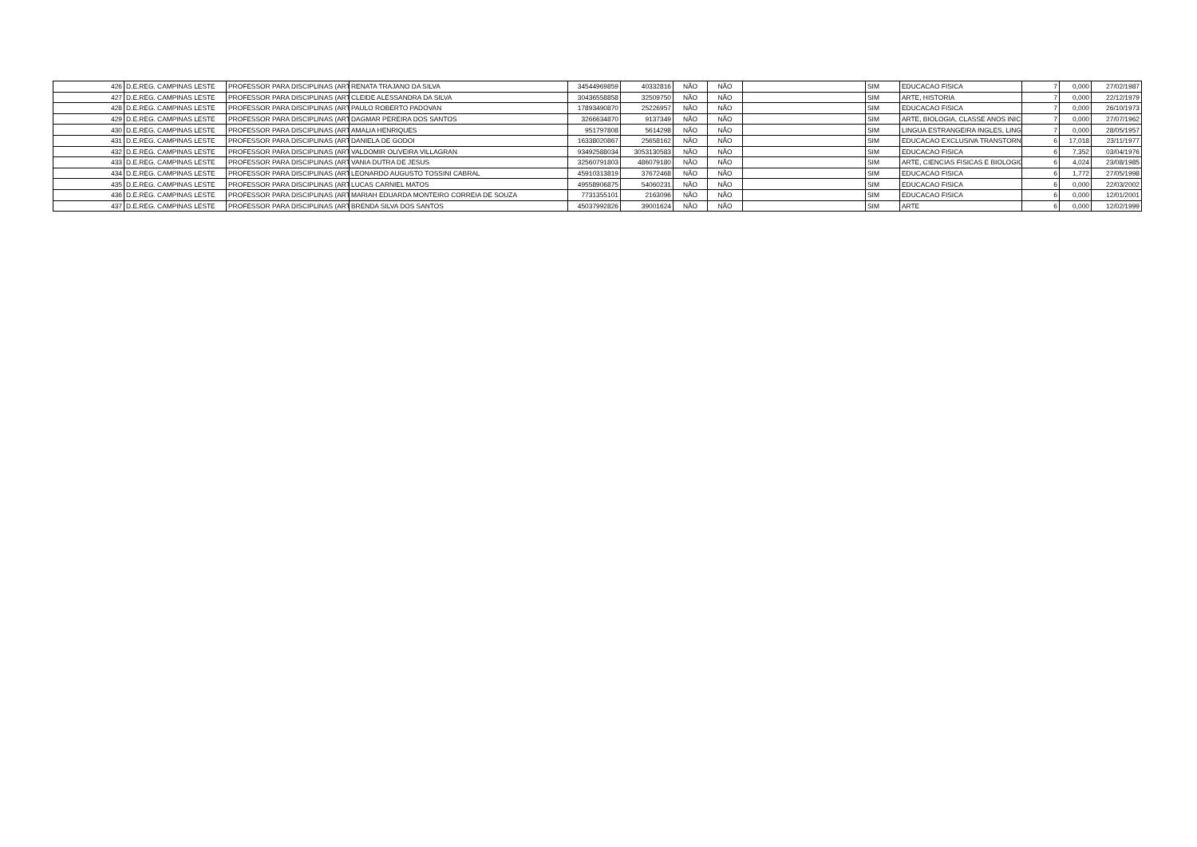| 426 | D.E.REG. CAMPINAS LESTE | PROFESSOR PARA DISCIPLINAS (ART | RENATA TRAJANO DA SILVA | 34544969859 | 40332816 | NÃO | NÃO | | SIM | EDUCACAO FISICA | 7 | 0,000 | 27/02/1987 |
| 427 | D.E.REG. CAMPINAS LESTE | PROFESSOR PARA DISCIPLINAS (ART | CLEIDE ALESSANDRA DA SILVA | 30436558858 | 32509750 | NÃO | NÃO | | SIM | ARTE, HISTORIA | 7 | 0,000 | 22/12/1979 |
| 428 | D.E.REG. CAMPINAS LESTE | PROFESSOR PARA DISCIPLINAS (ART | PAULO ROBERTO PADOVAN | 17893490870 | 25226957 | NÃO | NÃO | | SIM | EDUCACAO FISICA | 7 | 0,000 | 26/10/1973 |
| 429 | D.E.REG. CAMPINAS LESTE | PROFESSOR PARA DISCIPLINAS (ART | DAGMAR PEREIRA DOS SANTOS | 3266634870 | 9137349 | NÃO | NÃO | | SIM | ARTE, BIOLOGIA, CLASSE ANOS INIC | 7 | 0,000 | 27/07/1962 |
| 430 | D.E.REG. CAMPINAS LESTE | PROFESSOR PARA DISCIPLINAS (ART | AMALIA HENRIQUES | 951797808 | 5614298 | NÃO | NÃO | | SIM | LINGUA ESTRANGEIRA INGLES, LING | 7 | 0,000 | 28/05/1957 |
| 431 | D.E.REG. CAMPINAS LESTE | PROFESSOR PARA DISCIPLINAS (ART | DANIELA DE GODOI | 16338020867 | 25658162 | NÃO | NÃO | | SIM | EDUCACAO EXCLUSIVA TRANSTORN | 6 | 17,018 | 23/11/1977 |
| 432 | D.E.REG. CAMPINAS LESTE | PROFESSOR PARA DISCIPLINAS (ART | VALDOMIR OLIVEIRA VILLAGRAN | 93492588034 | 3053130583 | NÃO | NÃO | | SIM | EDUCACAO FISICA | 6 | 7,352 | 03/04/1976 |
| 433 | D.E.REG. CAMPINAS LESTE | PROFESSOR PARA DISCIPLINAS (ART | VANIA DUTRA DE JESUS | 32560791803 | 486079180 | NÃO | NÃO | | SIM | ARTE, CIENCIAS FISICAS E BIOLOGIC | 6 | 4,024 | 23/08/1985 |
| 434 | D.E.REG. CAMPINAS LESTE | PROFESSOR PARA DISCIPLINAS (ART | LEONARDO AUGUSTO TOSSINI CABRAL | 45910313819 | 37672468 | NÃO | NÃO | | SIM | EDUCACAO FISICA | 6 | 1,772 | 27/05/1998 |
| 435 | D.E.REG. CAMPINAS LESTE | PROFESSOR PARA DISCIPLINAS (ART | LUCAS CARNIEL MATOS | 49558906875 | 54060231 | NÃO | NÃO | | SIM | EDUCACAO FISICA | 6 | 0,000 | 22/03/2002 |
| 436 | D.E.REG. CAMPINAS LESTE | PROFESSOR PARA DISCIPLINAS (ART | MARIAH EDUARDA MONTEIRO CORREIA DE SOUZA | 7731355101 | 2163096 | NÃO | NÃO | | SIM | EDUCACAO FISICA | 6 | 0,000 | 12/01/2001 |
| 437 | D.E.REG. CAMPINAS LESTE | PROFESSOR PARA DISCIPLINAS (ART | BRENDA SILVA DOS SANTOS | 45037992826 | 39001624 | NÃO | NÃO | | SIM | ARTE | 6 | 0,000 | 12/02/1999 |